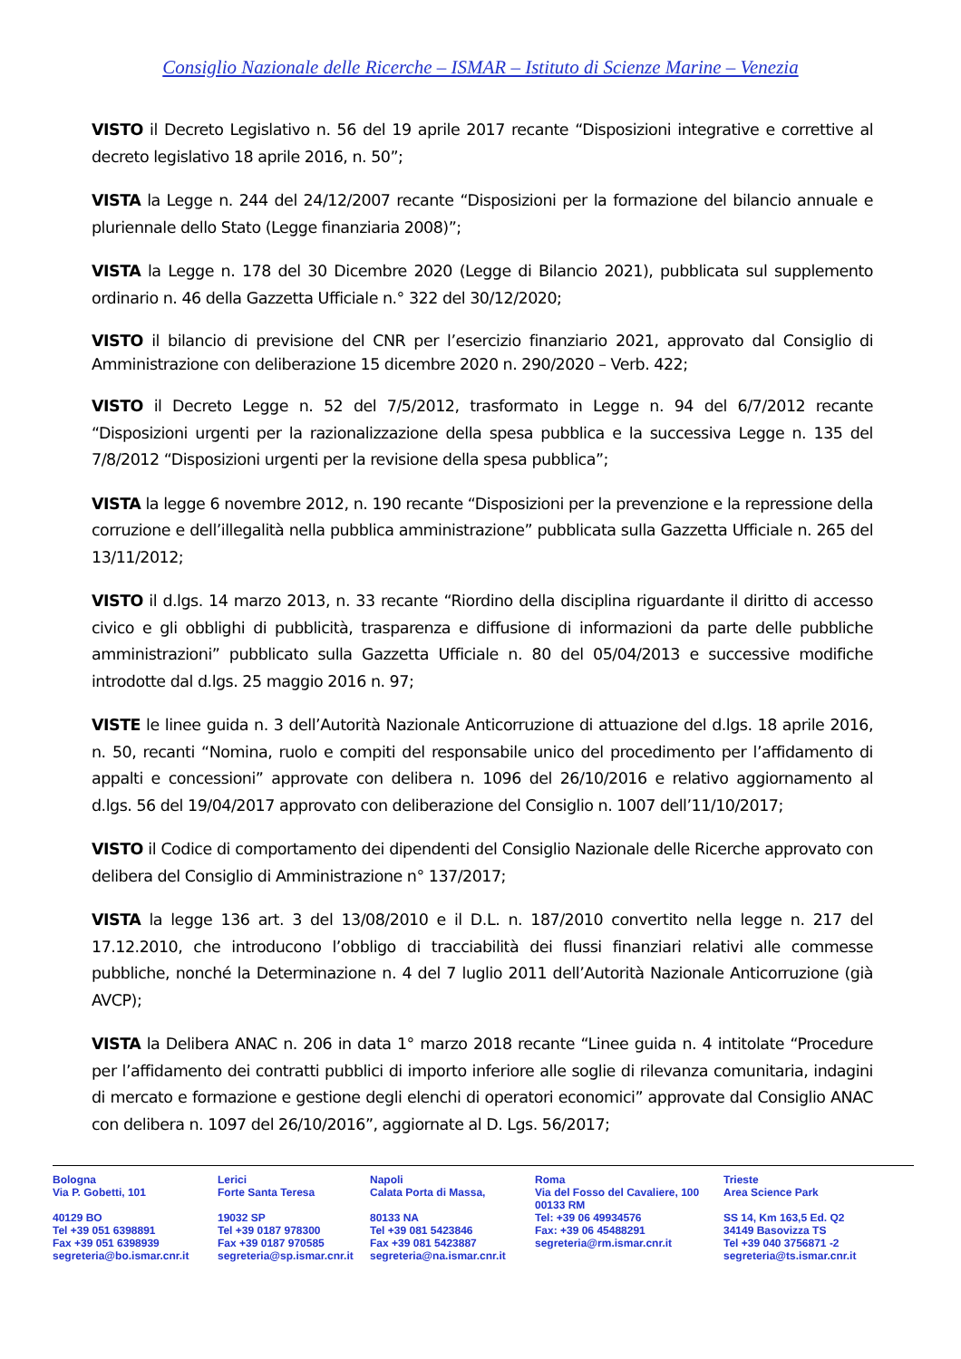Consiglio Nazionale delle Ricerche – ISMAR – Istituto di Scienze Marine – Venezia
VISTO il Decreto Legislativo n. 56 del 19 aprile 2017 recante “Disposizioni integrative e correttive al decreto legislativo 18 aprile 2016, n. 50”;
VISTA la Legge n. 244 del 24/12/2007 recante “Disposizioni per la formazione del bilancio annuale e pluriennale dello Stato (Legge finanziaria 2008)”;
VISTA la Legge n. 178 del 30 Dicembre 2020 (Legge di Bilancio 2021), pubblicata sul supplemento ordinario n. 46 della Gazzetta Ufficiale n.° 322 del 30/12/2020;
VISTO il bilancio di previsione del CNR per l’esercizio finanziario 2021, approvato dal Consiglio di Amministrazione con deliberazione 15 dicembre 2020 n. 290/2020 – Verb. 422;
VISTO il Decreto Legge n. 52 del 7/5/2012, trasformato in Legge n. 94 del 6/7/2012 recante “Disposizioni urgenti per la razionalizzazione della spesa pubblica e la successiva Legge n. 135 del 7/8/2012 “Disposizioni urgenti per la revisione della spesa pubblica”;
VISTA la legge 6 novembre 2012, n. 190 recante “Disposizioni per la prevenzione e la repressione della corruzione e dell’illegalità nella pubblica amministrazione” pubblicata sulla Gazzetta Ufficiale n. 265 del 13/11/2012;
VISTO il d.lgs. 14 marzo 2013, n. 33 recante “Riordino della disciplina riguardante il diritto di accesso civico e gli obblighi di pubblicità, trasparenza e diffusione di informazioni da parte delle pubbliche amministrazioni” pubblicato sulla Gazzetta Ufficiale n. 80 del 05/04/2013 e successive modifiche introdotte dal d.lgs. 25 maggio 2016 n. 97;
VISTE le linee guida n. 3 dell’Autorità Nazionale Anticorruzione di attuazione del d.lgs. 18 aprile 2016, n. 50, recanti “Nomina, ruolo e compiti del responsabile unico del procedimento per l’affidamento di appalti e concessioni” approvate con delibera n. 1096 del 26/10/2016 e relativo aggiornamento al d.lgs. 56 del 19/04/2017 approvato con deliberazione del Consiglio n. 1007 dell’11/10/2017;
VISTO il Codice di comportamento dei dipendenti del Consiglio Nazionale delle Ricerche approvato con delibera del Consiglio di Amministrazione n° 137/2017;
VISTA la legge 136 art. 3 del 13/08/2010 e il D.L. n. 187/2010 convertito nella legge n. 217 del 17.12.2010, che introducono l’obbligo di tracciabilità dei flussi finanziari relativi alle commesse pubbliche, nonché la Determinazione n. 4 del 7 luglio 2011 dell’Autorità Nazionale Anticorruzione (già AVCP);
VISTA la Delibera ANAC n. 206 in data 1° marzo 2018 recante “Linee guida n. 4 intitolate “Procedure per l’affidamento dei contratti pubblici di importo inferiore alle soglie di rilevanza comunitaria, indagini di mercato e formazione e gestione degli elenchi di operatori economici” approvate dal Consiglio ANAC con delibera n. 1097 del 26/10/2016”, aggiornate al D. Lgs. 56/2017;
Bologna
Via P. Gobetti, 101
40129 BO
Tel +39 051 6398891
Fax +39 051 6398939
segreteria@bo.ismar.cnr.it
Lerici
Forte Santa Teresa
19032 SP
Tel +39 0187 978300
Fax +39 0187 970585
segreteria@sp.ismar.cnr.it
Napoli
Calata Porta di Massa,
80133 NA
Tel +39 081 5423846
Fax +39 081 5423887
segreteria@na.ismar.cnr.it
Roma
Via del Fosso del Cavaliere, 100
00133 RM
Tel: +39 06 49934576
Fax: +39 06 45488291
segreteria@rm.ismar.cnr.it
Trieste
Area Science Park
SS 14, Km 163,5 Ed. Q2
34149 Basovizza TS
Tel +39 040 3756871 -2
segreteria@ts.ismar.cnr.it